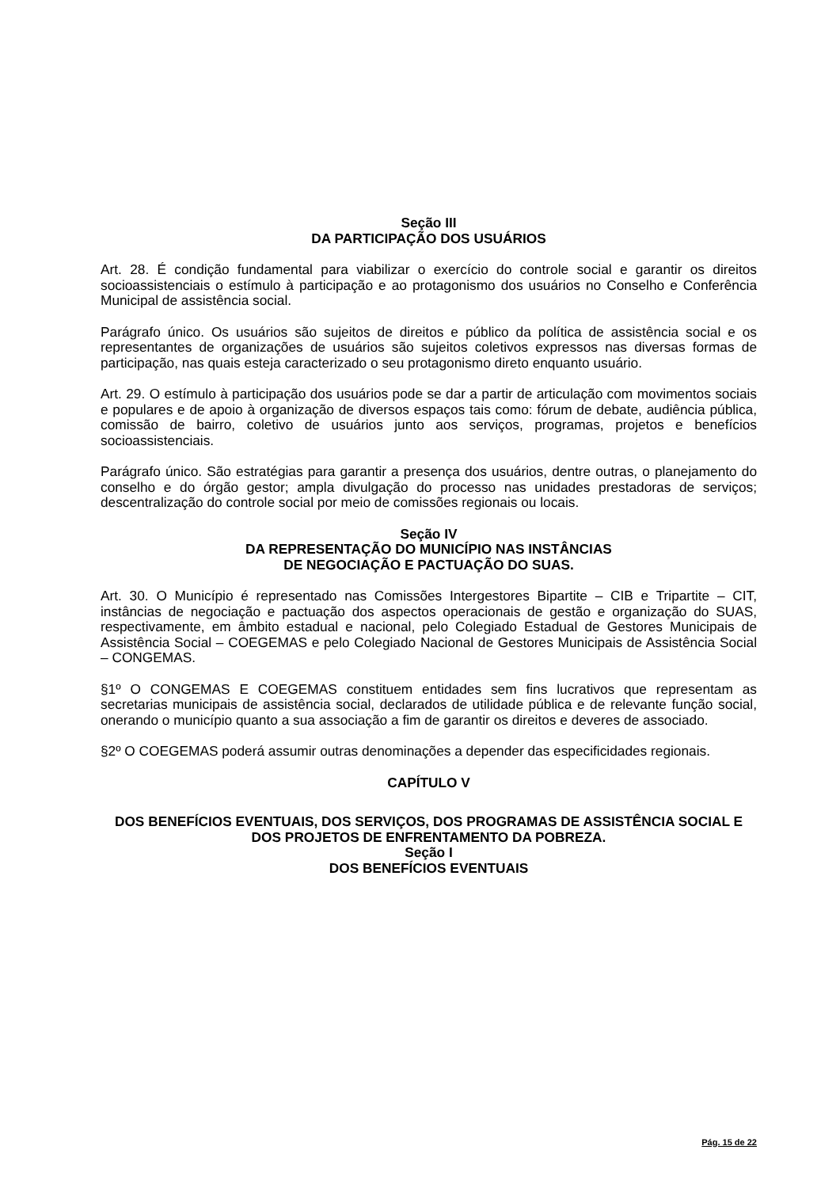Seção III
DA PARTICIPAÇÃO DOS USUÁRIOS
Art. 28. É condição fundamental para viabilizar o exercício do controle social e garantir os direitos socioassistenciais o estímulo à participação e ao protagonismo dos usuários no Conselho e Conferência Municipal de assistência social.
Parágrafo único. Os usuários são sujeitos de direitos e público da política de assistência social e os representantes de organizações de usuários são sujeitos coletivos expressos nas diversas formas de participação, nas quais esteja caracterizado o seu protagonismo direto enquanto usuário.
Art. 29. O estímulo à participação dos usuários pode se dar a partir de articulação com movimentos sociais e populares e de apoio à organização de diversos espaços tais como: fórum de debate, audiência pública, comissão de bairro, coletivo de usuários junto aos serviços, programas, projetos e benefícios socioassistenciais.
Parágrafo único. São estratégias para garantir a presença dos usuários, dentre outras, o planejamento do conselho e do órgão gestor; ampla divulgação do processo nas unidades prestadoras de serviços; descentralização do controle social por meio de comissões regionais ou locais.
Seção IV
DA REPRESENTAÇÃO DO MUNICÍPIO NAS INSTÂNCIAS
DE NEGOCIAÇÃO E PACTUAÇÃO DO SUAS.
Art. 30. O Município é representado nas Comissões Intergestores Bipartite – CIB e Tripartite – CIT, instâncias de negociação e pactuação dos aspectos operacionais de gestão e organização do SUAS, respectivamente, em âmbito estadual e nacional, pelo Colegiado Estadual de Gestores Municipais de Assistência Social – COEGEMAS e pelo Colegiado Nacional de Gestores Municipais de Assistência Social – CONGEMAS.
§1º O CONGEMAS E COEGEMAS constituem entidades sem fins lucrativos que representam as secretarias municipais de assistência social, declarados de utilidade pública e de relevante função social, onerando o município quanto a sua associação a fim de garantir os direitos e deveres de associado.
§2º O COEGEMAS poderá assumir outras denominações a depender das especificidades regionais.
CAPÍTULO V
DOS BENEFÍCIOS EVENTUAIS, DOS SERVIÇOS, DOS PROGRAMAS DE ASSISTÊNCIA SOCIAL E DOS PROJETOS DE ENFRENTAMENTO DA POBREZA.
Seção I
DOS BENEFÍCIOS EVENTUAIS
Pág. 15 de 22